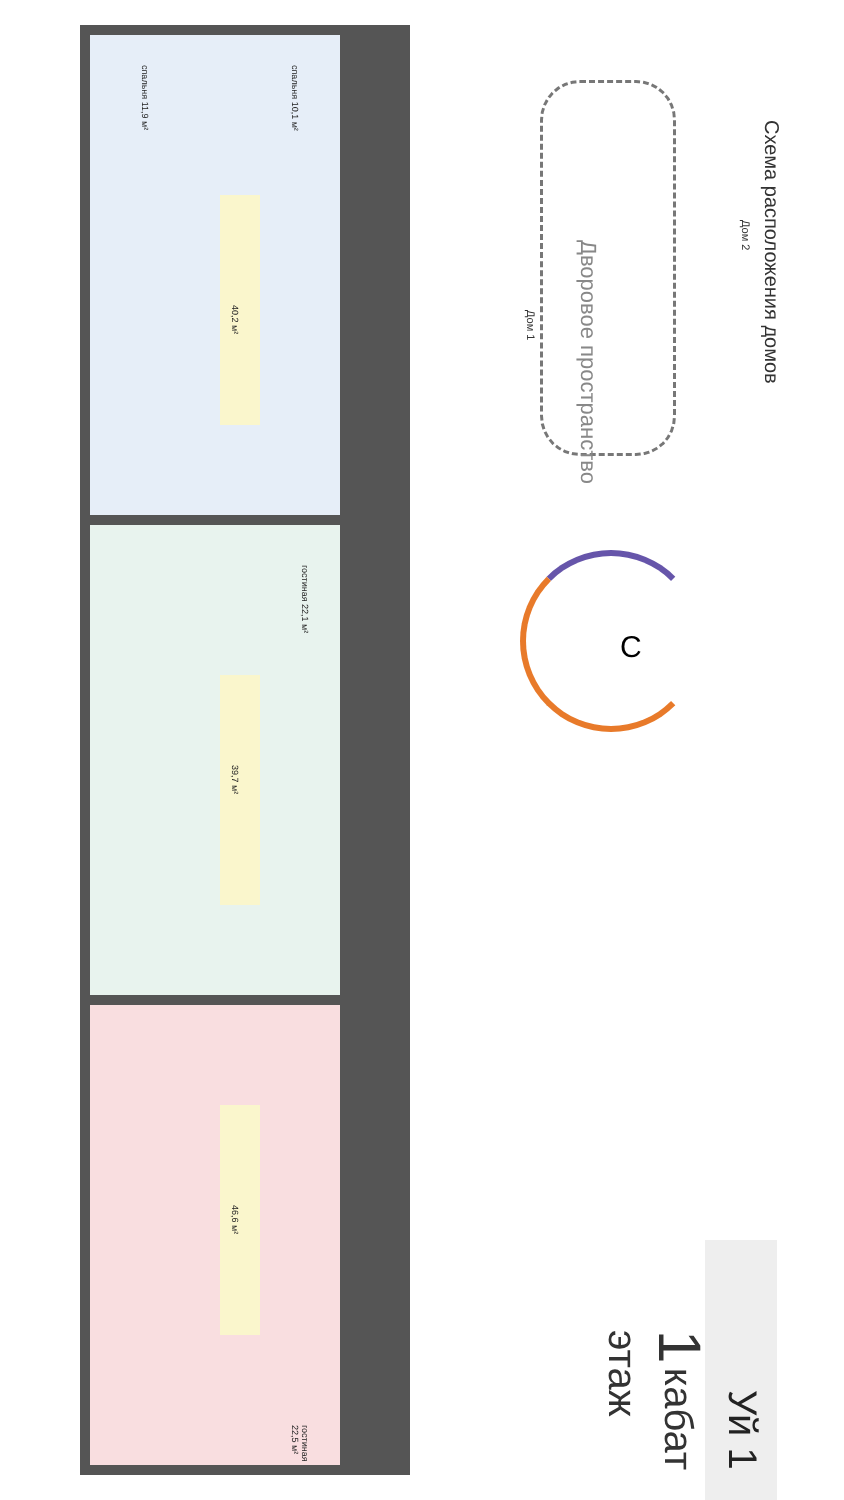40,2 м²
39,7 м²
46,6 м²
спальня 11,9 м²
спальня 10,1 м²
гостиная 22,1 м²
гостиная 22,5 м²
Схема расположения домов
Дом 2
Дом 1
Дворовое пространство
С
1 кабат этаж
Уй 1